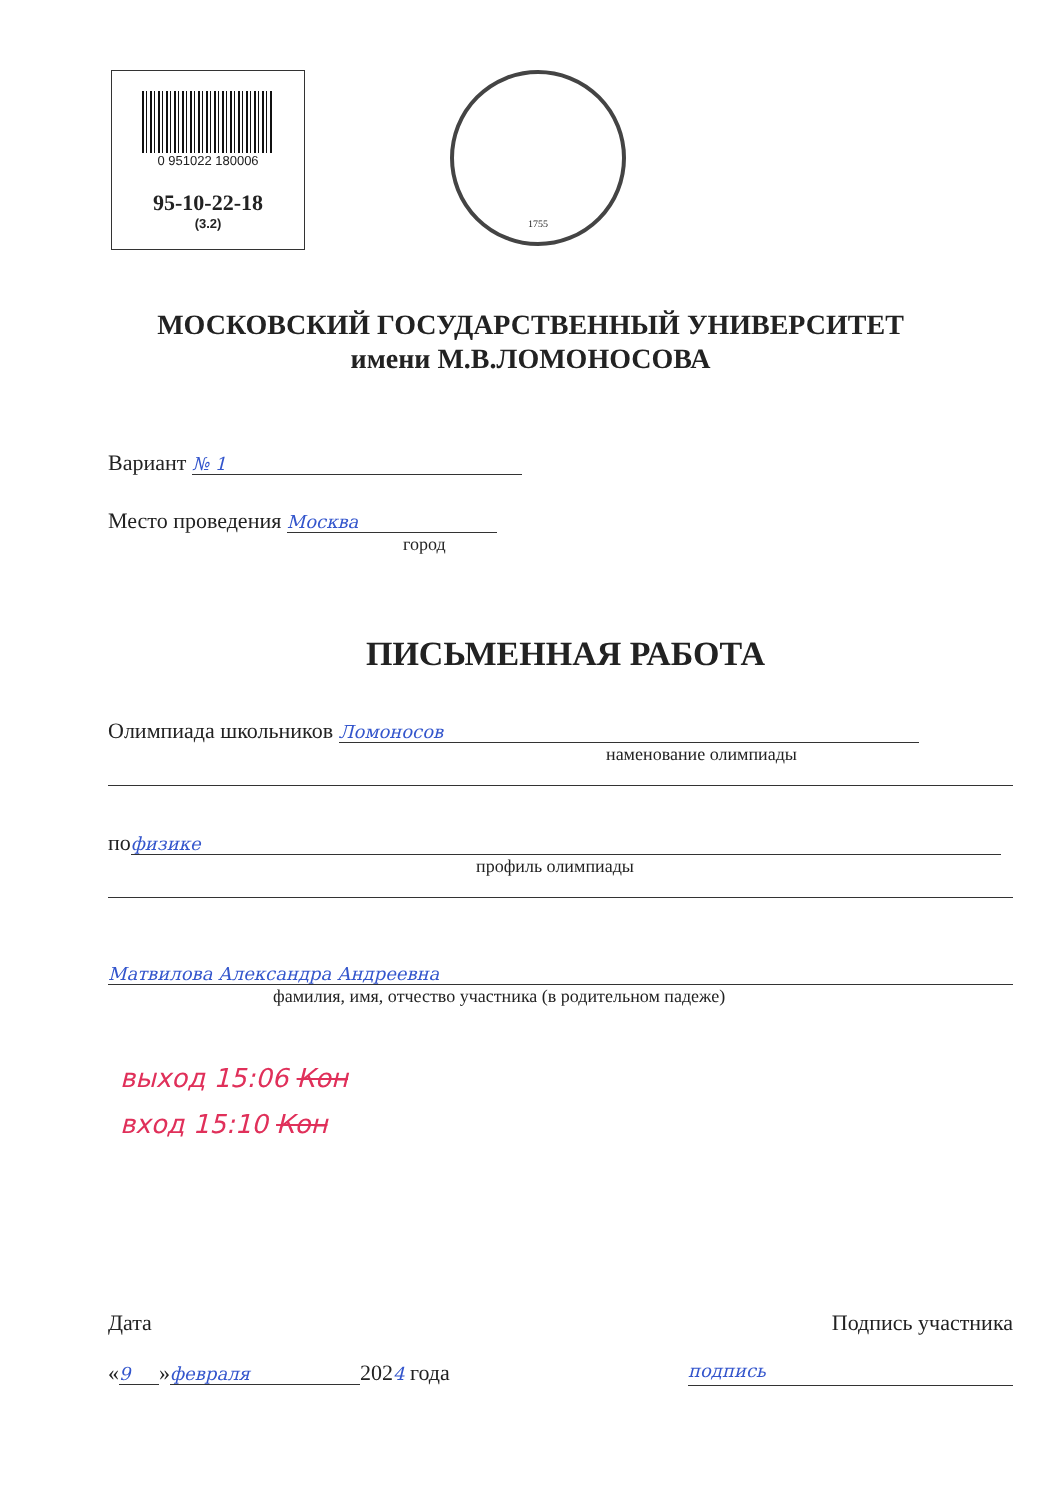0 951022 180006
95-10-22-18
(3.2)
1755
МОСКОВСКИЙ ГОСУДАРСТВЕННЫЙ УНИВЕРСИТЕТ
имени М.В.ЛОМОНОСОВА
Вариант № 1
Место проведения Москва
город
ПИСЬМЕННАЯ РАБОТА
Олимпиада школьников Ломоносов
наменование олимпиады
по физике
профиль олимпиады
Матвилова Александра Андреевна
фамилия, имя, отчество участника (в родительном падеже)
выход 15:06 Кон
вход 15:10 Кон
Дата Подпись участника
« 9 » февраля 2024 года подпись